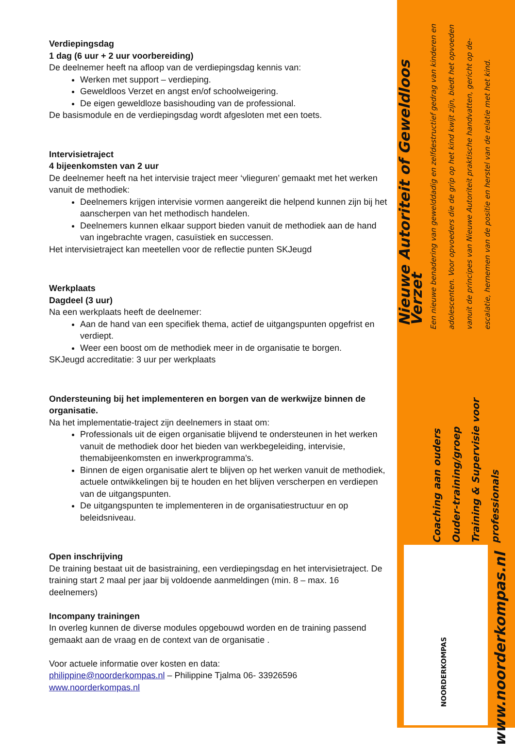Verdiepingsdag
1 dag (6 uur + 2 uur voorbereiding)
De deelnemer heeft na afloop van de verdiepingsdag kennis van:
Werken met support – verdieping.
Geweldloos Verzet en angst en/of schoolweigering.
De eigen geweldloze basishouding van de professional.
De basismodule en de verdiepingsdag wordt afgesloten met een toets.
Intervisietraject
4 bijeenkomsten van 2 uur
De deelnemer heeft na het intervisie traject meer ‘vlieguren’ gemaakt met het werken vanuit de methodiek:
Deelnemers krijgen intervisie vormen aangereikt die helpend kunnen zijn bij het aanscherpen van het methodisch handelen.
Deelnemers kunnen elkaar support bieden vanuit de methodiek aan de hand van ingebrachte vragen, casuïstiek en successen.
Het intervisietraject kan meetellen voor de reflectie punten SKJeugd
Werkplaats
Dagdeel (3 uur)
Na een werkplaats heeft de deelnemer:
Aan de hand van een specifiek thema, actief de uitgangspunten opgefrist en verdiept.
Weer een boost om de methodiek meer in de organisatie te borgen.
SKJeugd accreditatie: 3 uur per werkplaats
Ondersteuning bij het implementeren en borgen van de werkwijze binnen de organisatie.
Na het implementatie-traject zijn deelnemers in staat om:
Professionals uit de eigen organisatie blijvend te ondersteunen in het werken vanuit de methodiek door het bieden van werkbegeleiding, intervisie, themabijeenkomsten en inwerkprogramma's.
Binnen de eigen organisatie alert te blijven op het werken vanuit de methodiek, actuele ontwikkelingen bij te houden en het blijven verscherpen en verdiepen van de uitgangspunten.
De uitgangspunten te implementeren in de organisatiestructuur en op beleidsniveau.
Open inschrijving
De training bestaat uit de basistraining, een verdiepingsdag en het intervisietraject. De training start 2 maal per jaar bij voldoende aanmeldingen (min. 8 – max. 16 deelnemers)
Incompany trainingen
In overleg kunnen de diverse modules opgebouwd worden en de training passend gemaakt aan de vraag en de context van de organisatie .
Voor actuele informatie over kosten en data:
philippine@noorderkompas.nl – Philippine Tjalma 06- 33926596
www.noorderkompas.nl
Een nieuwe benadering van gewelddadig en zelfdestructief gedrag van kinderen en adolescenten. Voor opvoeders die de grip op het kind kwijt zijn, biedt het opvoeden vanuit de principes van Nieuwe Autoriteit praktische handvatten, gericht op de-escalatie, hernemen van de positie en herstel van de relatie met het kind.
Nieuwe Autoriteit of Geweldloos Verzet
Coaching aan ouders
Ouder-training/groep
Training & Supervisie voor professionals
NOORDERKOMPAS
www.noorderkompas.nl